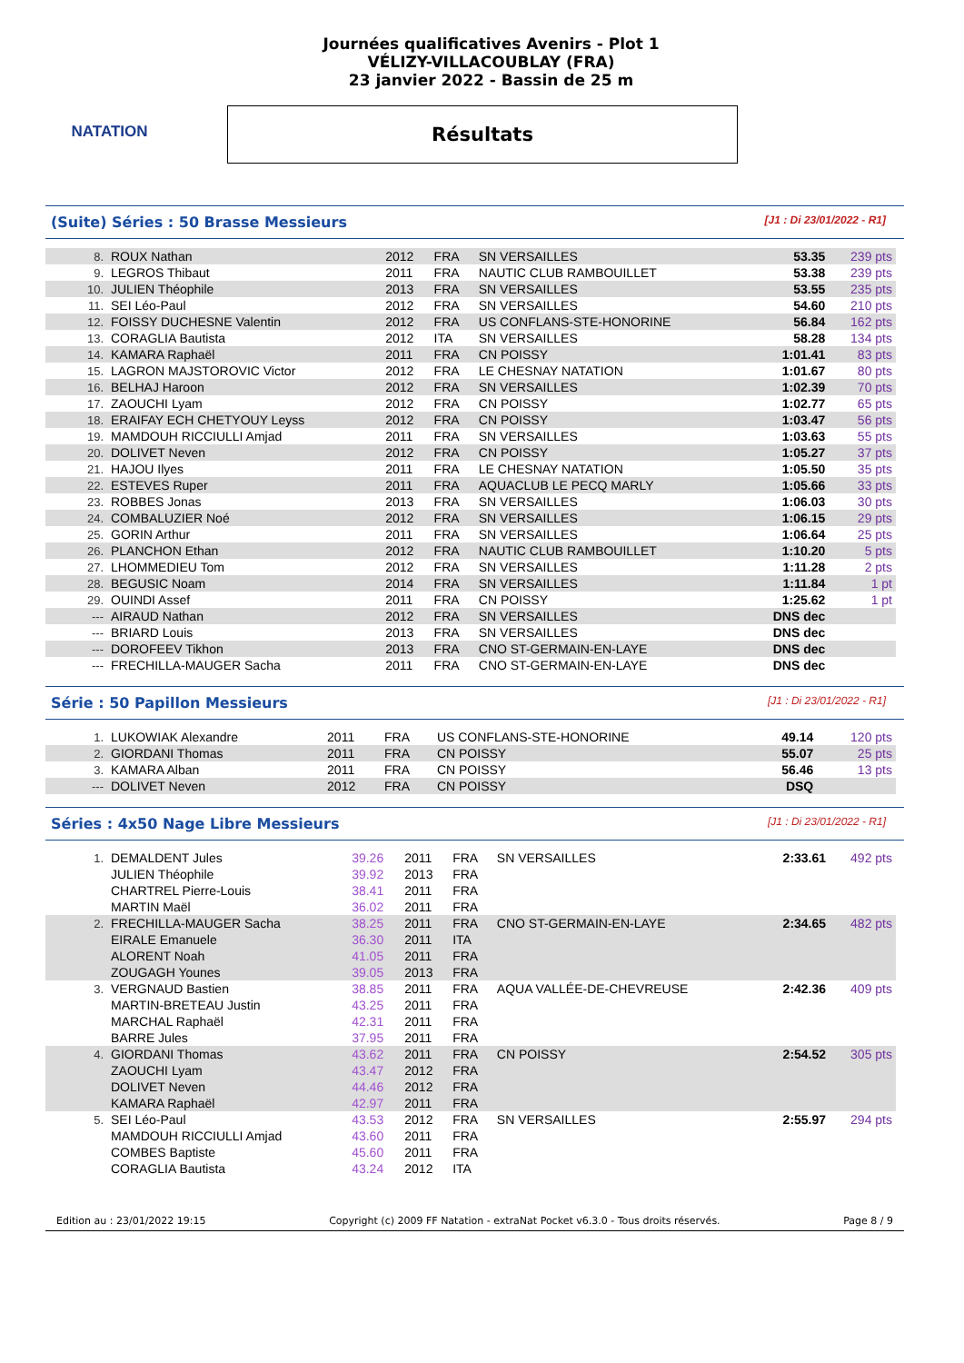NATATION
Journées qualificatives Avenirs - Plot 1
VÉLIZY-VILLACOUBLAY (FRA)
23 janvier 2022 - Bassin de 25 m
Résultats
(Suite) Séries : 50 Brasse Messieurs
[J1 : Di 23/01/2022 - R1]
| 8. | ROUX Nathan | 2012 | FRA | SN VERSAILLES | 53.35 | 239 pts |
| 9. | LEGROS Thibaut | 2011 | FRA | NAUTIC CLUB RAMBOUILLET | 53.38 | 239 pts |
| 10. | JULIEN Théophile | 2013 | FRA | SN VERSAILLES | 53.55 | 235 pts |
| 11. | SEI Léo-Paul | 2012 | FRA | SN VERSAILLES | 54.60 | 210 pts |
| 12. | FOISSY DUCHESNE Valentin | 2012 | FRA | US CONFLANS-STE-HONORINE | 56.84 | 162 pts |
| 13. | CORAGLIA Bautista | 2012 | ITA | SN VERSAILLES | 58.28 | 134 pts |
| 14. | KAMARA Raphaël | 2011 | FRA | CN POISSY | 1:01.41 | 83 pts |
| 15. | LAGRON MAJSTOROVIC Victor | 2012 | FRA | LE CHESNAY NATATION | 1:01.67 | 80 pts |
| 16. | BELHAJ Haroon | 2012 | FRA | SN VERSAILLES | 1:02.39 | 70 pts |
| 17. | ZAOUCHI Lyam | 2012 | FRA | CN POISSY | 1:02.77 | 65 pts |
| 18. | ERAIFAY ECH CHETYOUY Leyss | 2012 | FRA | CN POISSY | 1:03.47 | 56 pts |
| 19. | MAMDOUH RICCIULLI Amjad | 2011 | FRA | SN VERSAILLES | 1:03.63 | 55 pts |
| 20. | DOLIVET Neven | 2012 | FRA | CN POISSY | 1:05.27 | 37 pts |
| 21. | HAJOU Ilyes | 2011 | FRA | LE CHESNAY NATATION | 1:05.50 | 35 pts |
| 22. | ESTEVES Ruper | 2011 | FRA | AQUACLUB LE PECQ MARLY | 1:05.66 | 33 pts |
| 23. | ROBBES Jonas | 2013 | FRA | SN VERSAILLES | 1:06.03 | 30 pts |
| 24. | COMBALUZIER Noé | 2012 | FRA | SN VERSAILLES | 1:06.15 | 29 pts |
| 25. | GORIN Arthur | 2011 | FRA | SN VERSAILLES | 1:06.64 | 25 pts |
| 26. | PLANCHON Ethan | 2012 | FRA | NAUTIC CLUB RAMBOUILLET | 1:10.20 | 5 pts |
| 27. | LHOMMEDIEU Tom | 2012 | FRA | SN VERSAILLES | 1:11.28 | 2 pts |
| 28. | BEGUSIC Noam | 2014 | FRA | SN VERSAILLES | 1:11.84 | 1 pt |
| 29. | OUINDI Assef | 2011 | FRA | CN POISSY | 1:25.62 | 1 pt |
| --- | AIRAUD Nathan | 2012 | FRA | SN VERSAILLES | DNS dec | |
| --- | BRIARD Louis | 2013 | FRA | SN VERSAILLES | DNS dec | |
| --- | DOROFEEV Tikhon | 2013 | FRA | CNO ST-GERMAIN-EN-LAYE | DNS dec | |
| --- | FRECHILLA-MAUGER Sacha | 2011 | FRA | CNO ST-GERMAIN-EN-LAYE | DNS dec | |
Série : 50 Papillon Messieurs
[J1 : Di 23/01/2022 - R1]
| 1. | LUKOWIAK Alexandre | 2011 | FRA | US CONFLANS-STE-HONORINE | 49.14 | 120 pts |
| 2. | GIORDANI Thomas | 2011 | FRA | CN POISSY | 55.07 | 25 pts |
| 3. | KAMARA Alban | 2011 | FRA | CN POISSY | 56.46 | 13 pts |
| --- | DOLIVET Neven | 2012 | FRA | CN POISSY | DSQ | |
Séries : 4x50 Nage Libre Messieurs
[J1 : Di 23/01/2022 - R1]
| 1. | DEMALDENT Jules | 39.26 | 2011 | FRA | SN VERSAILLES | 2:33.61 | 492 pts |
| | JULIEN Théophile | 39.92 | 2013 | FRA | | | |
| | CHARTREL Pierre-Louis | 38.41 | 2011 | FRA | | | |
| | MARTIN Maël | 36.02 | 2011 | FRA | | | |
| 2. | FRECHILLA-MAUGER Sacha | 38.25 | 2011 | FRA | CNO ST-GERMAIN-EN-LAYE | 2:34.65 | 482 pts |
| | EIRALE Emanuele | 36.30 | 2011 | ITA | | | |
| | ALORENT Noah | 41.05 | 2011 | FRA | | | |
| | ZOUGAGH Younes | 39.05 | 2013 | FRA | | | |
| 3. | VERGNAUD Bastien | 38.85 | 2011 | FRA | AQUA VALLÉE-DE-CHEVREUSE | 2:42.36 | 409 pts |
| | MARTIN-BRETEAU Justin | 43.25 | 2011 | FRA | | | |
| | MARCHAL Raphaël | 42.31 | 2011 | FRA | | | |
| | BARRE Jules | 37.95 | 2011 | FRA | | | |
| 4. | GIORDANI Thomas | 43.62 | 2011 | FRA | CN POISSY | 2:54.52 | 305 pts |
| | ZAOUCHI Lyam | 43.47 | 2012 | FRA | | | |
| | DOLIVET Neven | 44.46 | 2012 | FRA | | | |
| | KAMARA Raphaël | 42.97 | 2011 | FRA | | | |
| 5. | SEI Léo-Paul | 43.53 | 2012 | FRA | SN VERSAILLES | 2:55.97 | 294 pts |
| | MAMDOUH RICCIULLI Amjad | 43.60 | 2011 | FRA | | | |
| | COMBES Baptiste | 45.60 | 2011 | FRA | | | |
| | CORAGLIA Bautista | 43.24 | 2012 | ITA | | | |
Edition au : 23/01/2022 19:15 Copyright (c) 2009 FF Natation - extraNat Pocket v6.3.0 - Tous droits réservés. Page 8 / 9